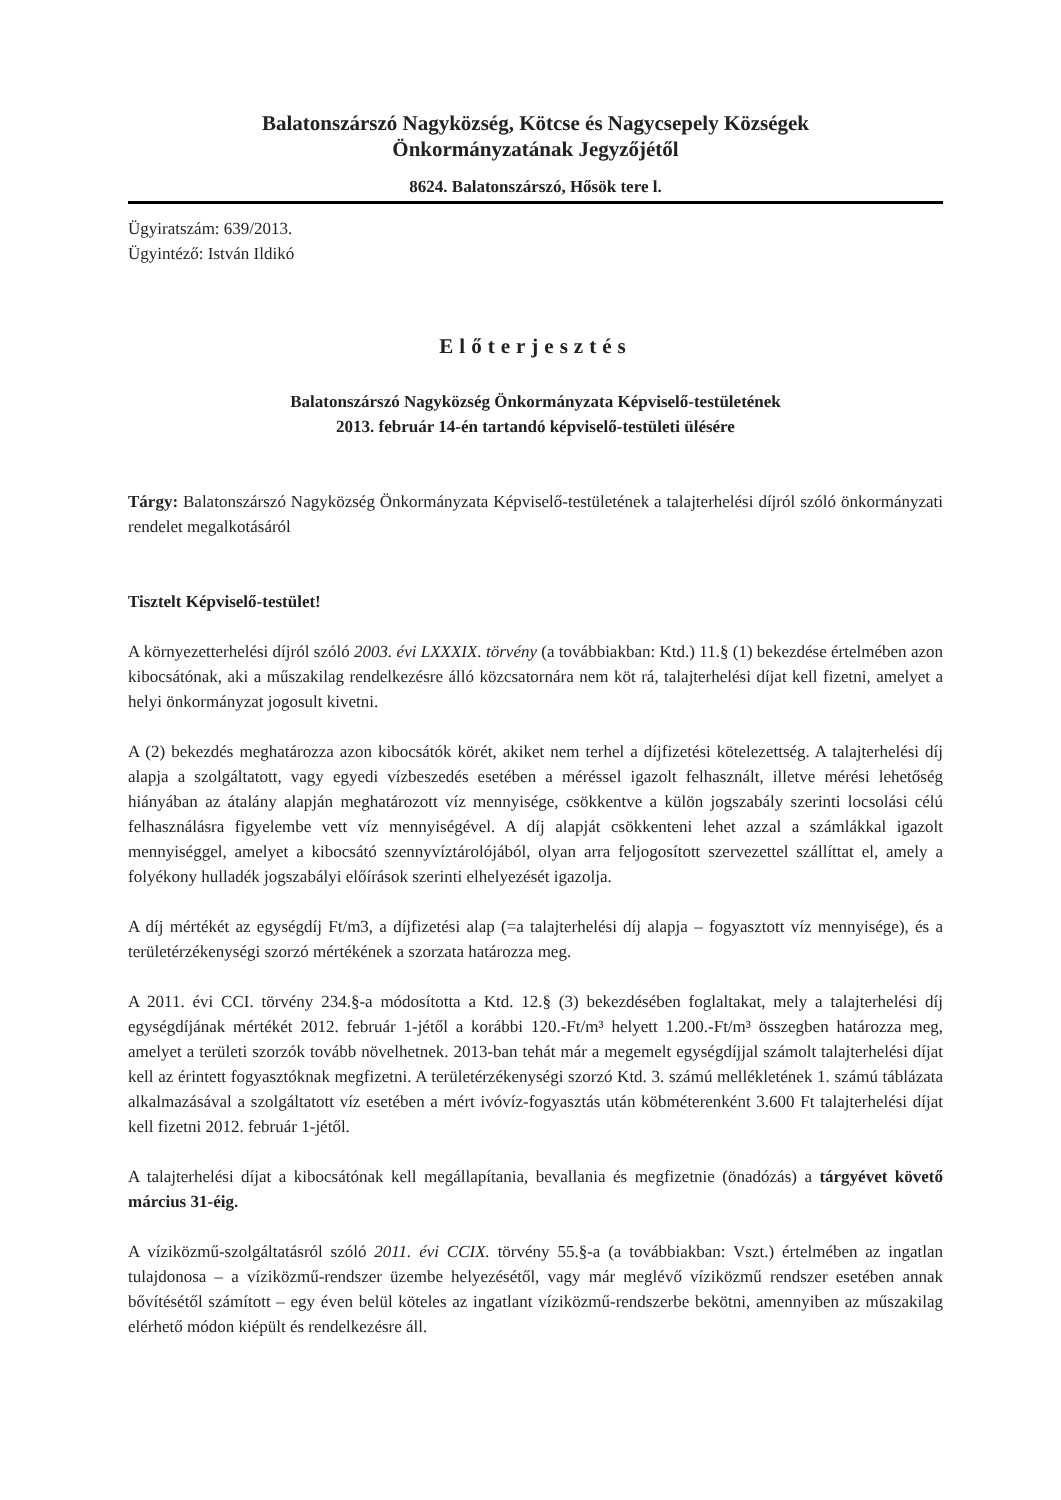Balatonszárszó Nagyközség, Kötcse és Nagycsepely Községek
Önkormányzatának Jegyzőjétől
8624. Balatonszárszó, Hősök tere l.
Ügyiratszám: 639/2013.
Ügyintéző: István Ildikó
Előterjesztés
Balatonszárszó Nagyközség Önkormányzata Képviselő-testületének
2013. február 14-én tartandó képviselő-testületi ülésére
Tárgy: Balatonszárszó Nagyközség Önkormányzata Képviselő-testületének a talajterhelési díjról szóló önkormányzati rendelet megalkotásáról
Tisztelt Képviselő-testület!
A környezetterhelési díjról szóló 2003. évi LXXXIX. törvény (a továbbiakban: Ktd.) 11.§ (1) bekezdése értelmében azon kibocsátónak, aki a műszakilag rendelkezésre álló közcsatornára nem köt rá, talajterhelési díjat kell fizetni, amelyet a helyi önkormányzat jogosult kivetni.
A (2) bekezdés meghatározza azon kibocsátók körét, akiket nem terhel a díjfizetési kötelezettség. A talajterhelési díj alapja a szolgáltatott, vagy egyedi vízbeszedés esetében a méréssel igazolt felhasznált, illetve mérési lehetőség hiányában az átalány alapján meghatározott víz mennyisége, csökkentve a külön jogszabály szerinti locsolási célú felhasználásra figyelembe vett víz mennyiségével. A díj alapját csökkenteni lehet azzal a számlákkal igazolt mennyiséggel, amelyet a kibocsátó szennyvíztárolójából, olyan arra feljogosított szervezettel szállíttat el, amely a folyékony hulladék jogszabályi előírások szerinti elhelyezését igazolja.
A díj mértékét az egységdíj Ft/m3, a díjfizetési alap (=a talajterhelési díj alapja – fogyasztott víz mennyisége), és a területérzékenységi szorzó mértékének a szorzata határozza meg.
A 2011. évi CCI. törvény 234.§-a módosította a Ktd. 12.§ (3) bekezdésében foglaltakat, mely a talajterhelési díj egységdíjának mértékét 2012. február 1-jétől a korábbi 120.-Ft/m³ helyett 1.200.-Ft/m³ összegben határozza meg, amelyet a területi szorzók tovább növelhetnek. 2013-ban tehát már a megemelt egységdíjjal számolt talajterhelési díjat kell az érintett fogyasztóknak megfizetni. A területérzékenységi szorzó Ktd. 3. számú mellékletének 1. számú táblázata alkalmazásával a szolgáltatott víz esetében a mért ivóvíz-fogyasztás után köbméterenként 3.600 Ft talajterhelési díjat kell fizetni 2012. február 1-jétől.
A talajterhelési díjat a kibocsátónak kell megállapítania, bevallania és megfizetnie (önadózás) a tárgyévet követő március 31-éig.
A víziközmű-szolgáltatásról szóló 2011. évi CCIX. törvény 55.§-a (a továbbiakban: Vszt.) értelmében az ingatlan tulajdonosa – a víziközmű-rendszer üzembe helyezésétől, vagy már meglévő víziközmű rendszer esetében annak bővítésétől számított – egy éven belül köteles az ingatlant víziközmű-rendszerbe bekötni, amennyiben az műszakilag elérhető módon kiépült és rendelkezésre áll.